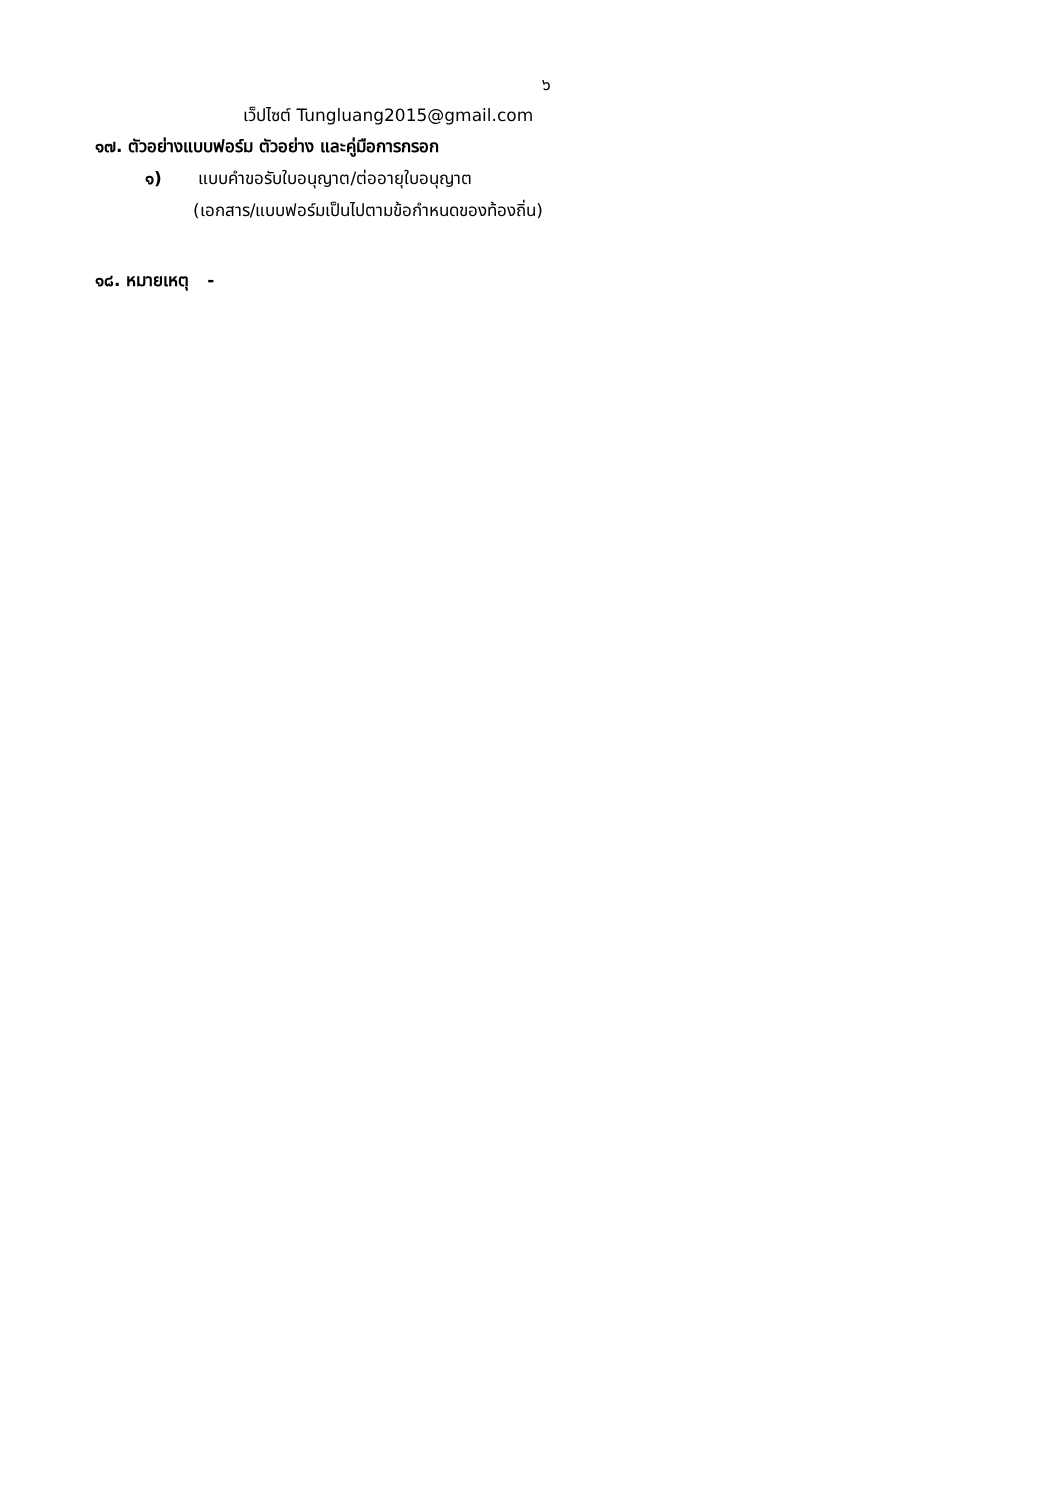๖
เว็ปไซต์ Tungluang2015@gmail.com
๑๗. ตัวอย่างแบบฟอร์ม ตัวอย่าง และคู่มือการกรอก
๑) แบบคำขอรับใบอนุญาต/ต่ออายุใบอนุญาต
(เอกสาร/แบบฟอร์มเป็นไปตามข้อกำหนดของท้องถิ่น)
๑๘. หมายเหตุ -